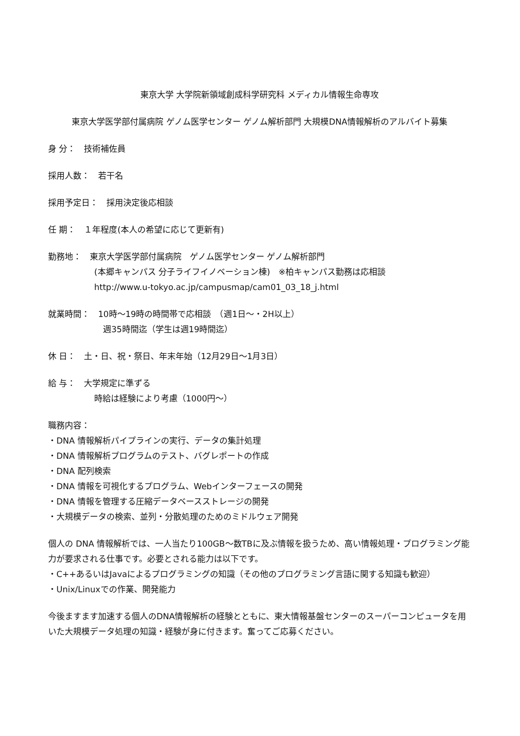東京大学 大学院新領域創成科学研究科 メディカル情報生命専攻
東京大学医学部付属病院 ゲノム医学センター ゲノム解析部門 大規模DNA情報解析のアルバイト募集
身 分：　技術補佐員
採用人数：　若干名
採用予定日：　採用決定後応相談
任 期：　１年程度(本人の希望に応じて更新有)
勤務地：　東京大学医学部付属病院　ゲノム医学センター ゲノム解析部門
(本郷キャンパス 分子ライフイノベーション棟)　※柏キャンパス勤務は応相談
http://www.u-tokyo.ac.jp/campusmap/cam01_03_18_j.html
就業時間：　10時～19時の時間帯で応相談　（週1日～・2H以上）
週35時間迄（学生は週19時間迄）
休 日：　土・日、祝・祭日、年末年始（12月29日～1月3日）
給 与：　大学規定に準ずる
時給は経験により考慮（1000円～）
職務内容：
・DNA 情報解析パイプラインの実行、データの集計処理
・DNA 情報解析プログラムのテスト、バグレポートの作成
・DNA 配列検索
・DNA 情報を可視化するプログラム、Webインターフェースの開発
・DNA 情報を管理する圧縮データベースストレージの開発
・大規模データの検索、並列・分散処理のためのミドルウェア開発
個人の DNA 情報解析では、一人当たり100GB～数TBに及ぶ情報を扱うため、高い情報処理・プログラミング能力が要求される仕事です。必要とされる能力は以下です。
・C++あるいはJavaによるプログラミングの知識（その他のプログラミング言語に関する知識も歓迎）
・Unix/Linuxでの作業、開発能力
今後ますます加速する個人のDNA情報解析の経験とともに、東大情報基盤センターのスーパーコンピュータを用いた大規模データ処理の知識・経験が身に付きます。奮ってご応募ください。